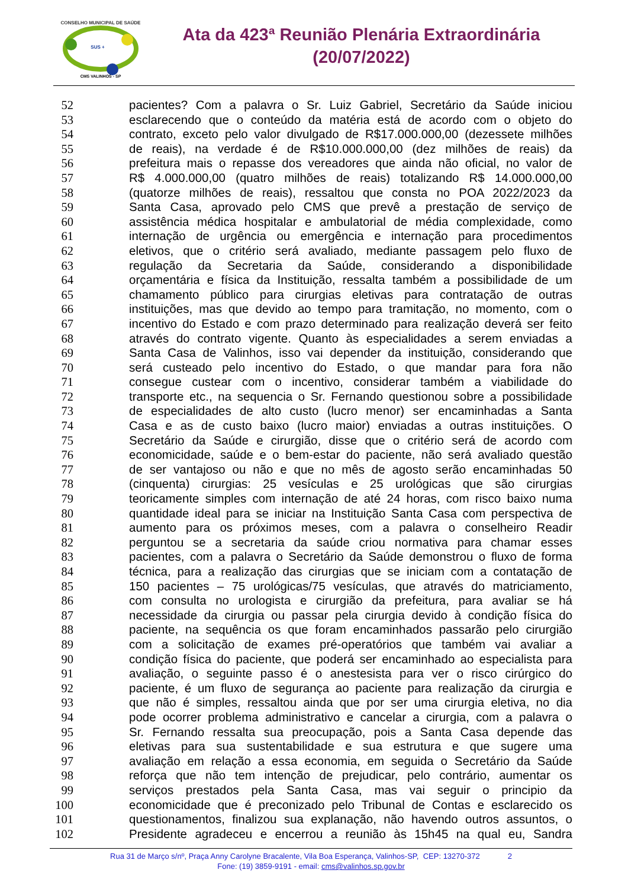CONSELHO MUNICIPAL DE SAÚDE
SUS +
CMS VALINHOS - SP
Ata da 423ª Reunião Plenária Extraordinária
(20/07/2022)
52 pacientes? Com a palavra o Sr. Luiz Gabriel, Secretário da Saúde iniciou
53 esclarecendo que o conteúdo da matéria está de acordo com o objeto do
54 contrato, exceto pelo valor divulgado de R$17.000.000,00 (dezessete milhões
55 de reais), na verdade é de R$10.000.000,00 (dez milhões de reais) da
56 prefeitura mais o repasse dos vereadores que ainda não oficial, no valor de
57 R$ 4.000.000,00 (quatro milhões de reais) totalizando R$ 14.000.000,00
58 (quatorze milhões de reais), ressaltou que consta no POA 2022/2023 da
59 Santa Casa, aprovado pelo CMS que prevê a prestação de serviço de
60 assistência médica hospitalar e ambulatorial de média complexidade, como
61 internação de urgência ou emergência e internação para procedimentos
62 eletivos, que o critério será avaliado, mediante passagem pelo fluxo de
63 regulação da Secretaria da Saúde, considerando a disponibilidade
64 orçamentária e física da Instituição, ressalta também a possibilidade de um
65 chamamento público para cirurgias eletivas para contratação de outras
66 instituições, mas que devido ao tempo para tramitação, no momento, com o
67 incentivo do Estado e com prazo determinado para realização deverá ser feito
68 através do contrato vigente. Quanto às especialidades a serem enviadas a
69 Santa Casa de Valinhos, isso vai depender da instituição, considerando que
70 será custeado pelo incentivo do Estado, o que mandar para fora não
71 consegue custear com o incentivo, considerar também a viabilidade do
72 transporte etc., na sequencia o Sr. Fernando questionou sobre a possibilidade
73 de especialidades de alto custo (lucro menor) ser encaminhadas a Santa
74 Casa e as de custo baixo (lucro maior) enviadas a outras instituições. O
75 Secretário da Saúde e cirurgião, disse que o critério será de acordo com
76 economicidade, saúde e o bem-estar do paciente, não será avaliado questão
77 de ser vantajoso ou não e que no mês de agosto serão encaminhadas 50
78 (cinquenta) cirurgias: 25 vesículas e 25 urológicas que são cirurgias
79 teoricamente simples com internação de até 24 horas, com risco baixo numa
80 quantidade ideal para se iniciar na Instituição Santa Casa com perspectiva de
81 aumento para os próximos meses, com a palavra o conselheiro Readir
82 perguntou se a secretaria da saúde criou normativa para chamar esses
83 pacientes, com a palavra o Secretário da Saúde demonstrou o fluxo de forma
84 técnica, para a realização das cirurgias que se iniciam com a contatação de
85 150 pacientes – 75 urológicas/75 vesículas, que através do matriciamento,
86 com consulta no urologista e cirurgião da prefeitura, para avaliar se há
87 necessidade da cirurgia ou passar pela cirurgia devido à condição física do
88 paciente, na sequência os que foram encaminhados passarão pelo cirurgião
89 com a solicitação de exames pré-operatórios que também vai avaliar a
90 condição física do paciente, que poderá ser encaminhado ao especialista para
91 avaliação, o seguinte passo é o anestesista para ver o risco cirúrgico do
92 paciente, é um fluxo de segurança ao paciente para realização da cirurgia e
93 que não é simples, ressaltou ainda que por ser uma cirurgia eletiva, no dia
94 pode ocorrer problema administrativo e cancelar a cirurgia, com a palavra o
95 Sr. Fernando ressalta sua preocupação, pois a Santa Casa depende das
96 eletivas para sua sustentabilidade e sua estrutura e que sugere uma
97 avaliação em relação a essa economia, em seguida o Secretário da Saúde
98 reforça que não tem intenção de prejudicar, pelo contrário, aumentar os
99 serviços prestados pela Santa Casa, mas vai seguir o principio da
100 economicidade que é preconizado pelo Tribunal de Contas e esclarecido os
101 questionamentos, finalizou sua explanação, não havendo outros assuntos, o
102 Presidente agradeceu e encerrou a reunião às 15h45 na qual eu, Sandra
Rua 31 de Março s/nº, Praça Anny Carolyne Bracalente, Vila Boa Esperança, Valinhos-SP, CEP: 13270-372 2
Fone: (19) 3859-9191 - email: cms@valinhos.sp.gov.br